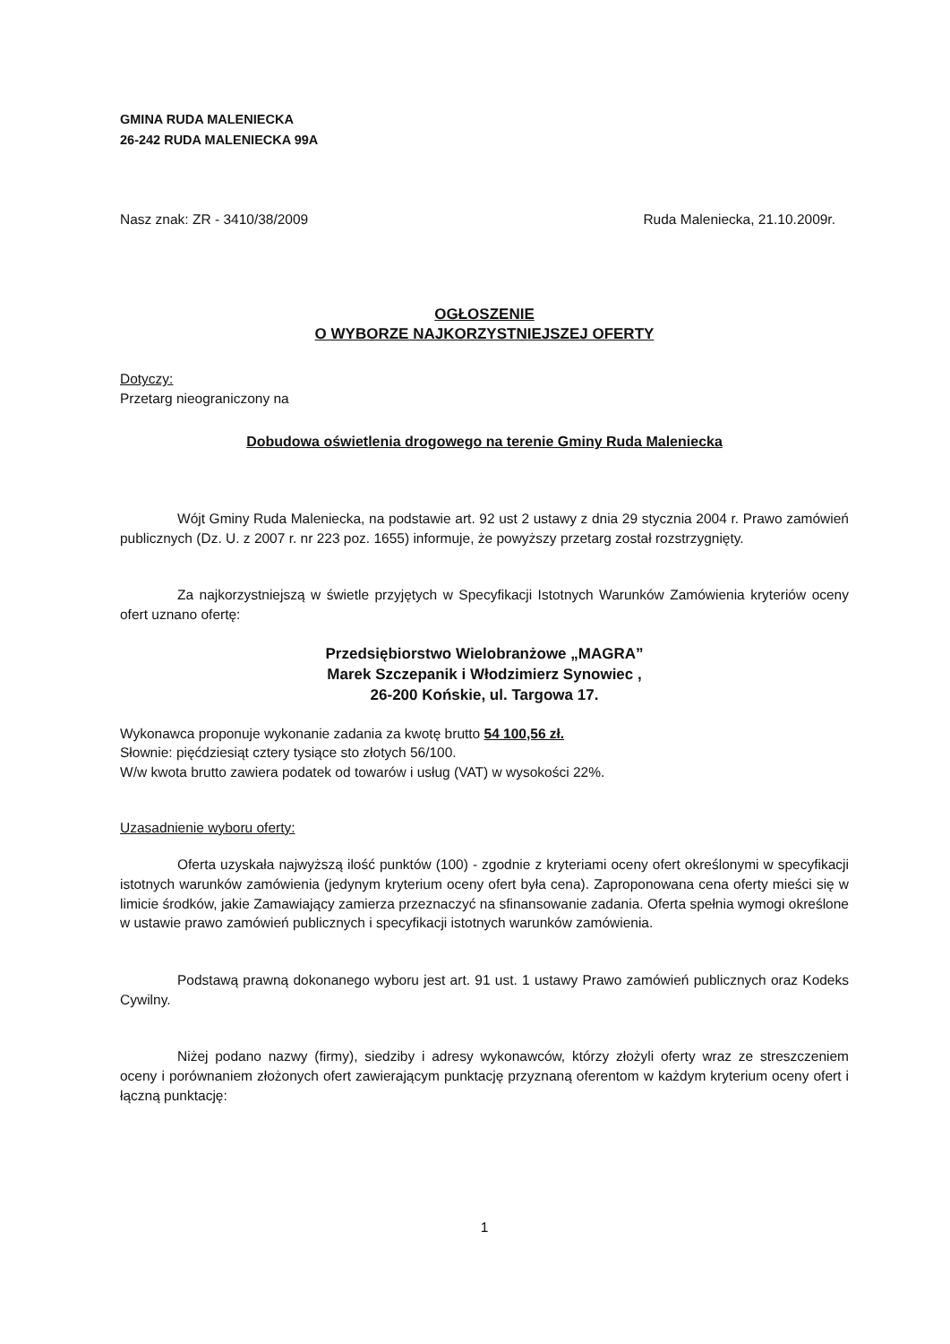GMINA RUDA MALENIECKA
26-242 RUDA MALENIECKA 99A
Nasz znak: ZR - 3410/38/2009 Ruda Maleniecka, 21.10.2009r.
OGŁOSZENIE
O WYBORZE NAJKORZYSTNIEJSZEJ OFERTY
Dotyczy:
Przetarg nieograniczony na
Dobudowa oświetlenia drogowego na terenie Gminy Ruda Maleniecka
Wójt Gminy Ruda Maleniecka, na podstawie art. 92 ust 2 ustawy z dnia 29 stycznia 2004 r. Prawo zamówień publicznych (Dz. U. z 2007 r. nr 223 poz. 1655) informuje, że powyższy przetarg został rozstrzygnięty.
Za najkorzystniejszą w świetle przyjętych w Specyfikacji Istotnych Warunków Zamówienia kryteriów oceny ofert uznano ofertę:
Przedsiębiorstwo Wielobranżowe „MAGRA”
Marek Szczepanik i Włodzimierz Synowiec ,
26-200 Końskie, ul. Targowa 17.
Wykonawca proponuje wykonanie zadania za kwotę brutto 54 100,56 zł.
Słownie: pięćdziesiąt cztery tysiące sto złotych 56/100.
W/w kwota brutto zawiera podatek od towarów i usług (VAT) w wysokości 22%.
Uzasadnienie wyboru oferty:
Oferta uzyskała najwyższą ilość punktów (100) - zgodnie z kryteriami oceny ofert określonymi w specyfikacji istotnych warunków zamówienia (jedynym kryterium oceny ofert była cena). Zaproponowana cena oferty mieści się w limicie środków, jakie Zamawiający zamierza przeznaczyć na sfinansowanie zadania. Oferta spełnia wymogi określone w ustawie prawo zamówień publicznych i specyfikacji istotnych warunków zamówienia.
Podstawą prawną dokonanego wyboru jest art. 91 ust. 1 ustawy Prawo zamówień publicznych oraz Kodeks Cywilny.
Niżej podano nazwy (firmy), siedziby i adresy wykonawców, którzy złożyli oferty wraz ze streszczeniem oceny i porównaniem złożonych ofert zawierającym punktację przyznaną oferentom w każdym kryterium oceny ofert i łączną punktację:
1